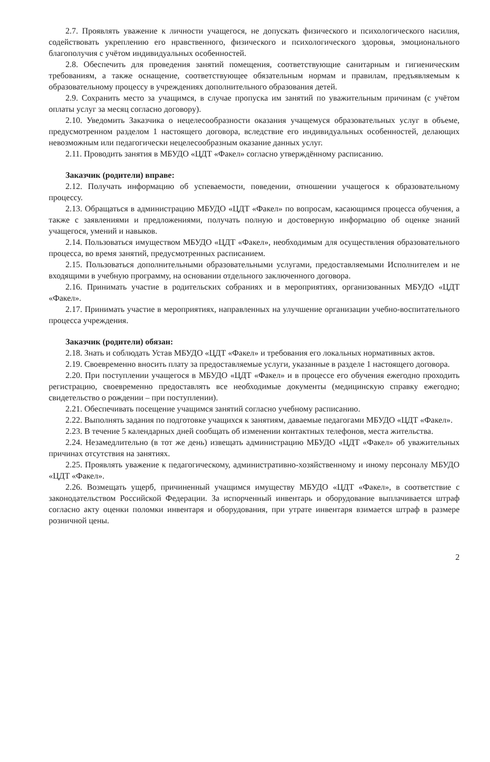2.7. Проявлять уважение к личности учащегося, не допускать физического и психологического насилия, содействовать укреплению его нравственного, физического и психологического здоровья, эмоционального благополучия с учётом индивидуальных особенностей.
2.8. Обеспечить для проведения занятий помещения, соответствующие санитарным и гигиеническим требованиям, а также оснащение, соответствующее обязательным нормам и правилам, предъявляемым к образовательному процессу в учреждениях дополнительного образования детей.
2.9. Сохранить место за учащимся, в случае пропуска им занятий по уважительным причинам (с учётом оплаты услуг за месяц согласно договору).
2.10. Уведомить Заказчика о нецелесообразности оказания учащемуся образовательных услуг в объеме, предусмотренном разделом 1 настоящего договора, вследствие его индивидуальных особенностей, делающих невозможным или педагогически нецелесообразным оказание данных услуг.
2.11. Проводить занятия в МБУДО «ЦДТ «Факел» согласно утверждённому расписанию.
Заказчик (родители) вправе:
2.12. Получать информацию об успеваемости, поведении, отношении учащегося к образовательному процессу.
2.13. Обращаться в администрацию МБУДО «ЦДТ «Факел» по вопросам, касающимся процесса обучения, а также с заявлениями и предложениями, получать полную и достоверную информацию об оценке знаний учащегося, умений и навыков.
2.14. Пользоваться имуществом МБУДО «ЦДТ «Факел», необходимым для осуществления образовательного процесса, во время занятий, предусмотренных расписанием.
2.15. Пользоваться дополнительными образовательными услугами, предоставляемыми Исполнителем и не входящими в учебную программу, на основании отдельного заключенного договора.
2.16. Принимать участие в родительских собраниях и в мероприятиях, организованных МБУДО «ЦДТ «Факел».
2.17. Принимать участие в мероприятиях, направленных на улучшение организации учебно-воспитательного процесса учреждения.
Заказчик (родители) обязан:
2.18. Знать и соблюдать Устав МБУДО «ЦДТ «Факел» и требования его локальных нормативных актов.
2.19. Своевременно вносить плату за предоставляемые услуги, указанные в разделе 1 настоящего договора.
2.20. При поступлении учащегося в МБУДО «ЦДТ «Факел» и в процессе его обучения ежегодно проходить регистрацию, своевременно предоставлять все необходимые документы (медицинскую справку ежегодно; свидетельство о рождении – при поступлении).
2.21. Обеспечивать посещение учащимся занятий согласно учебному расписанию.
2.22. Выполнять задания по подготовке учащихся к занятиям, даваемые педагогами МБУДО «ЦДТ «Факел».
2.23. В течение 5 календарных дней сообщать об изменении контактных телефонов, места жительства.
2.24. Незамедлительно (в тот же день) извещать администрацию МБУДО «ЦДТ «Факел» об уважительных причинах отсутствия на занятиях.
2.25. Проявлять уважение к педагогическому, административно-хозяйственному и иному персоналу МБУДО «ЦДТ «Факел».
2.26. Возмещать ущерб, причиненный учащимся имуществу МБУДО «ЦДТ «Факел», в соответствие с законодательством Российской Федерации. За испорченный инвентарь и оборудование выплачивается штраф согласно акту оценки поломки инвентаря и оборудования, при утрате инвентаря взимается штраф в размере розничной цены.
2